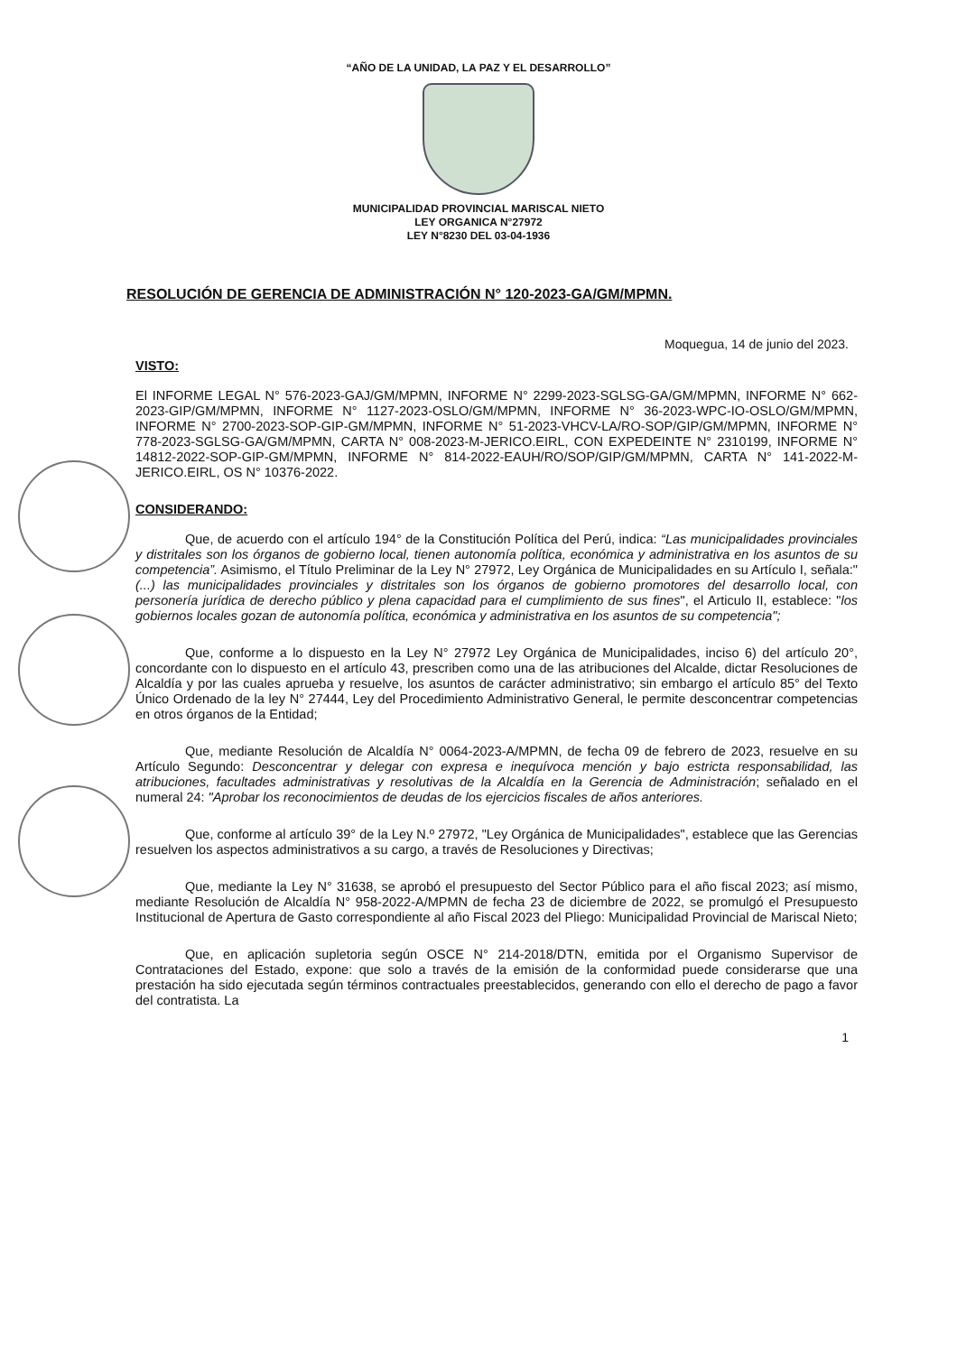“AÑO DE LA UNIDAD, LA PAZ Y EL DESARROLLO”
MUNICIPALIDAD PROVINCIAL MARISCAL NIETO
LEY ORGANICA N°27972
LEY N°8230 DEL 03-04-1936
RESOLUCIÓN DE GERENCIA DE ADMINISTRACIÓN N° 120-2023-GA/GM/MPMN.
Moquegua, 14 de junio del 2023.
VISTO:
El INFORME LEGAL N° 576-2023-GAJ/GM/MPMN, INFORME N° 2299-2023-SGLSG-GA/GM/MPMN, INFORME N° 662-2023-GIP/GM/MPMN, INFORME N° 1127-2023-OSLO/GM/MPMN, INFORME N° 36-2023-WPC-IO-OSLO/GM/MPMN, INFORME N° 2700-2023-SOP-GIP-GM/MPMN, INFORME N° 51-2023-VHCV-LA/RO-SOP/GIP/GM/MPMN, INFORME N° 778-2023-SGLSG-GA/GM/MPMN, CARTA N° 008-2023-M-JERICO.EIRL, CON EXPEDEINTE N° 2310199, INFORME N° 14812-2022-SOP-GIP-GM/MPMN, INFORME N° 814-2022-EAUH/RO/SOP/GIP/GM/MPMN, CARTA N° 141-2022-M-JERICO.EIRL, OS N° 10376-2022.
CONSIDERANDO:
Que, de acuerdo con el artículo 194° de la Constitución Política del Perú, indica: “Las municipalidades provinciales y distritales son los órganos de gobierno local, tienen autonomía política, económica y administrativa en los asuntos de su competencia”. Asimismo, el Título Preliminar de la Ley N° 27972, Ley Orgánica de Municipalidades en su Artículo I, señala:" (...) las municipalidades provinciales y distritales son los órganos de gobierno promotores del desarrollo local, con personería jurídica de derecho público y plena capacidad para el cumplimiento de sus fines", el Articulo II, establece: "los gobiernos locales gozan de autonomía política, económica y administrativa en los asuntos de su competencia";
Que, conforme a lo dispuesto en la Ley N° 27972 Ley Orgánica de Municipalidades, inciso 6) del artículo 20°, concordante con lo dispuesto en el artículo 43, prescriben como una de las atribuciones del Alcalde, dictar Resoluciones de Alcaldía y por las cuales aprueba y resuelve, los asuntos de carácter administrativo; sin embargo el artículo 85° del Texto Único Ordenado de la ley N° 27444, Ley del Procedimiento Administrativo General, le permite desconcentrar competencias en otros órganos de la Entidad;
Que, mediante Resolución de Alcaldía N° 0064-2023-A/MPMN, de fecha 09 de febrero de 2023, resuelve en su Artículo Segundo: Desconcentrar y delegar con expresa e inequívoca mención y bajo estricta responsabilidad, las atribuciones, facultades administrativas y resolutivas de la Alcaldía en la Gerencia de Administración; señalado en el numeral 24: "Aprobar los reconocimientos de deudas de los ejercicios fiscales de años anteriores.
Que, conforme al artículo 39° de la Ley N.º 27972, "Ley Orgánica de Municipalidades", establece que las Gerencias resuelven los aspectos administrativos a su cargo, a través de Resoluciones y Directivas;
Que, mediante la Ley N° 31638, se aprobó el presupuesto del Sector Público para el año fiscal 2023; así mismo, mediante Resolución de Alcaldía N° 958-2022-A/MPMN de fecha 23 de diciembre de 2022, se promulgó el Presupuesto Institucional de Apertura de Gasto correspondiente al año Fiscal 2023 del Pliego: Municipalidad Provincial de Mariscal Nieto;
Que, en aplicación supletoria según OSCE N° 214-2018/DTN, emitida por el Organismo Supervisor de Contrataciones del Estado, expone: que solo a través de la emisión de la conformidad puede considerarse que una prestación ha sido ejecutada según términos contractuales preestablecidos, generando con ello el derecho de pago a favor del contratista. La
1